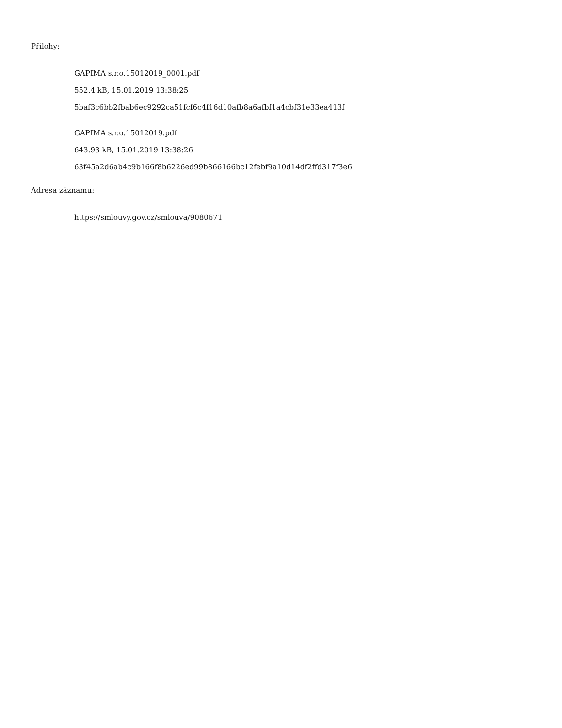Přílohy:
GAPIMA s.r.o.15012019_0001.pdf
552.4 kB, 15.01.2019 13:38:25
5baf3c6bb2fbab6ec9292ca51fcf6c4f16d10afb8a6afbf1a4cbf31e33ea413f
GAPIMA s.r.o.15012019.pdf
643.93 kB, 15.01.2019 13:38:26
63f45a2d6ab4c9b166f8b6226ed99b866166bc12febf9a10d14df2ffd317f3e6
Adresa záznamu:
https://smlouvy.gov.cz/smlouva/9080671